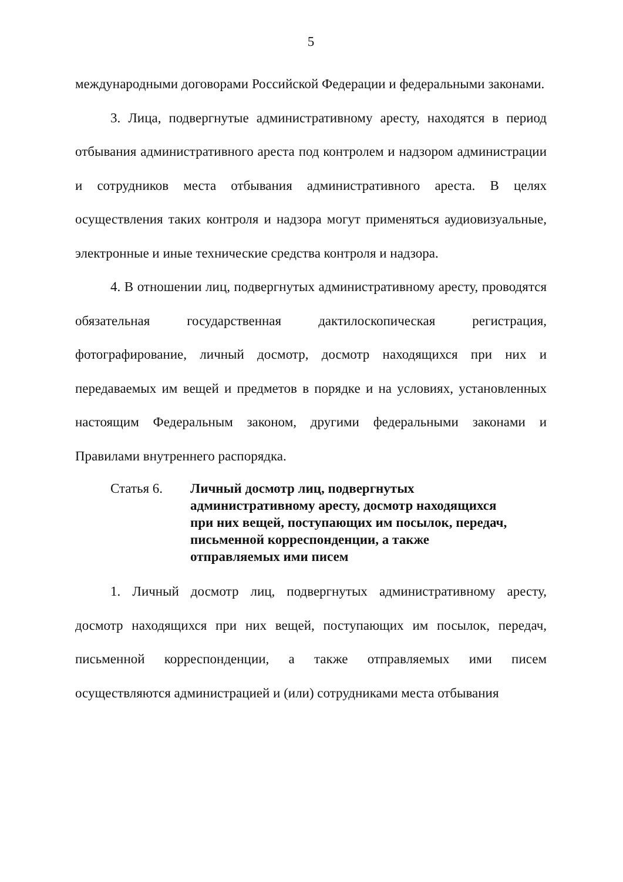5
международными договорами Российской Федерации и федеральными законами.
3. Лица, подвергнутые административному аресту, находятся в период отбывания административного ареста под контролем и надзором администрации и сотрудников места отбывания административного ареста. В целях осуществления таких контроля и надзора могут применяться аудиовизуальные, электронные и иные технические средства контроля и надзора.
4. В отношении лиц, подвергнутых административному аресту, проводятся обязательная государственная дактилоскопическая регистрация, фотографирование, личный досмотр, досмотр находящихся при них и передаваемых им вещей и предметов в порядке и на условиях, установленных настоящим Федеральным законом, другими федеральными законами и Правилами внутреннего распорядка.
Статья 6. Личный досмотр лиц, подвергнутых
административному аресту, досмотр находящихся
при них вещей, поступающих им посылок, передач,
письменной корреспонденции, а также
отправляемых ими писем
1. Личный досмотр лиц, подвергнутых административному аресту, досмотр находящихся при них вещей, поступающих им посылок, передач, письменной корреспонденции, а также отправляемых ими писем осуществляются администрацией и (или) сотрудниками места отбывания